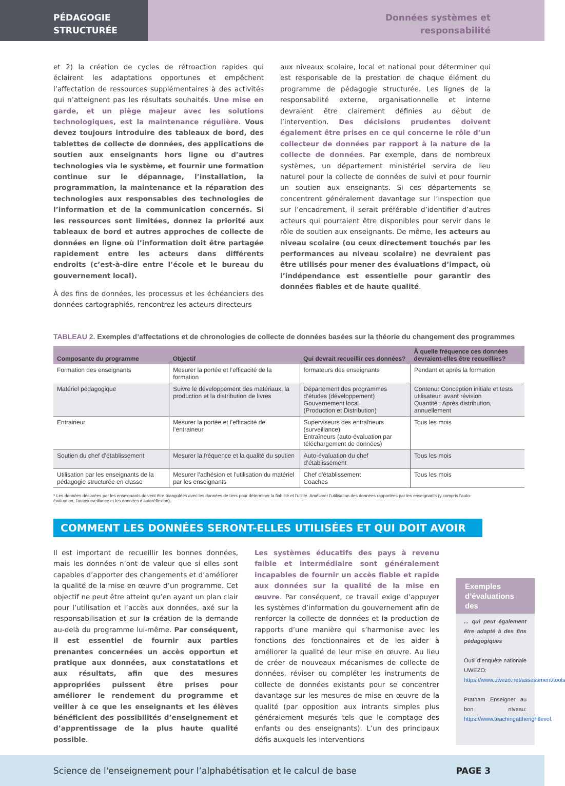PÉDAGOGIE
STRUCTURÉE
Données systèmes et
responsabilité
et 2) la création de cycles de rétroaction rapides qui éclairent les adaptations opportunes et empêchent l’affectation de ressources supplémentaires à des activités qui n’atteignent pas les résultats souhaités. Une mise en garde, et un piège majeur avec les solutions technologiques, est la maintenance régulière. Vous devez toujours introduire des tableaux de bord, des tablettes de collecte de données, des applications de soutien aux enseignants hors ligne ou d’autres technologies via le système, et fournir une formation continue sur le dépannage, l’installation, la programmation, la maintenance et la réparation des technologies aux responsables des technologies de l’information et de la communication concernés. Si les ressources sont limitées, donnez la priorité aux tableaux de bord et autres approches de collecte de données en ligne où l’information doit être partagée rapidement entre les acteurs dans différents endroits (c’est-à-dire entre l’école et le bureau du gouvernement local).
À des fins de données, les processus et les échéanciers des données cartographiés, rencontrez les acteurs directeurs
aux niveaux scolaire, local et national pour déterminer qui est responsable de la prestation de chaque élément du programme de pédagogie structurée. Les lignes de la responsabilité externe, organisationnelle et interne devraient être clairement définies au début de l’intervention. Des décisions prudentes doivent également être prises en ce qui concerne le rôle d’un collecteur de données par rapport à la nature de la collecte de données. Par exemple, dans de nombreux systèmes, un département ministériel servira de lieu naturel pour la collecte de données de suivi et pour fournir un soutien aux enseignants. Si ces départements se concentrent généralement davantage sur l’inspection que sur l’encadrement, il serait préférable d’identifier d’autres acteurs qui pourraient être disponibles pour servir dans le rôle de soutien aux enseignants. De même, les acteurs au niveau scolaire (ou ceux directement touchés par les performances au niveau scolaire) ne devraient pas être utilisés pour mener des évaluations d’impact, où l’indépendance est essentielle pour garantir des données fiables et de haute qualité.
TABLEAU 2. Exemples d’affectations et de chronologies de collecte de données basées sur la théorie du changement des programmes
| Composante du programme | Objectif | Qui devrait recueillir ces données? | À quelle fréquence ces données devraient-elles être recueillies? |
| --- | --- | --- | --- |
| Formation des enseignants | Mesurer la portée et l’efficacité de la formation | formateurs des enseignants | Pendant et après la formation |
| Matériel pédagogique | Suivre le développement des matériaux, la production et la distribution de livres | Département des programmes d’études (développement) Gouvernement local (Production et Distribution) | Contenu: Conception initiale et tests utilisateur, avant révision Quantité : Après distribution, annuellement |
| Entraineur | Mesurer la portée et l’efficacité de l’entraineur | Superviseurs des entraîneurs (surveillance) Entraîneurs (auto-évaluation par téléchargement de données) | Tous les mois |
| Soutien du chef d’établissement | Mesurer la fréquence et la qualité du soutien | Auto-évaluation du chef d’établissement | Tous les mois |
| Utilisation par les enseignants de la pédagogie structurée en classe | Mesurer l’adhésion et l’utilisation du matériel par les enseignants | Chef d'établissement Coaches | Tous les mois |
* Les données déclarées par les enseignants doivent être triangulées avec les données de tiers pour déterminer la fiabilité et l’utilité. Améliorer l’utilisation des données rapportées par les enseignants (y compris l’auto-évaluation, l’autosurveillance et les données d’autoréflexion).
COMMENT LES DONNÉES SERONT-ELLES UTILISÉES ET QUI DOIT AVOIR
Il est important de recueillir les bonnes données, mais les données n’ont de valeur que si elles sont capables d’apporter des changements et d’améliorer la qualité de la mise en œuvre d’un programme. Cet objectif ne peut être atteint qu’en ayant un plan clair pour l’utilisation et l’accès aux données, axé sur la responsabilisation et sur la création de la demande au-delà du programme lui-même. Par conséquent, il est essentiel de fournir aux parties prenantes concernées un accès opportun et pratique aux données, aux constatations et aux résultats, afin que des mesures appropriées puissent être prises pour améliorer le rendement du programme et veiller à ce que les enseignants et les élèves bénéficient des possibilités d’enseignement et d’apprentissage de la plus haute qualité possible.
Les systèmes éducatifs des pays à revenu faible et intermédiaire sont généralement incapables de fournir un accès fiable et rapide aux données sur la qualité de la mise en œuvre. Par conséquent, ce travail exige d’appuyer les systèmes d’information du gouvernement afin de renforcer la collecte de données et la production de rapports d’une manière qui s’harmonise avec les fonctions des fonctionnaires et de les aider à améliorer la qualité de leur mise en œuvre. Au lieu de créer de nouveaux mécanismes de collecte de données, réviser ou compléter les instruments de collecte de données existants pour se concentrer davantage sur les mesures de mise en œuvre de la qualité (par opposition aux intrants simples plus généralement mesurés tels que le comptage des enfants ou des enseignants). L’un des principaux défis auxquels les interventions
Exemples d’évaluations des
... qui peut également être adapté à des fins pédagogiques
Outil d’enquête nationale UWEZO: https://www.uwezo.net/assessment/tools
Pratham Enseigner au bon niveau: https://www.teachingattherightlevel.
Science de l'enseignement pour l’alphabétisation et le calcul de base PAGE 3